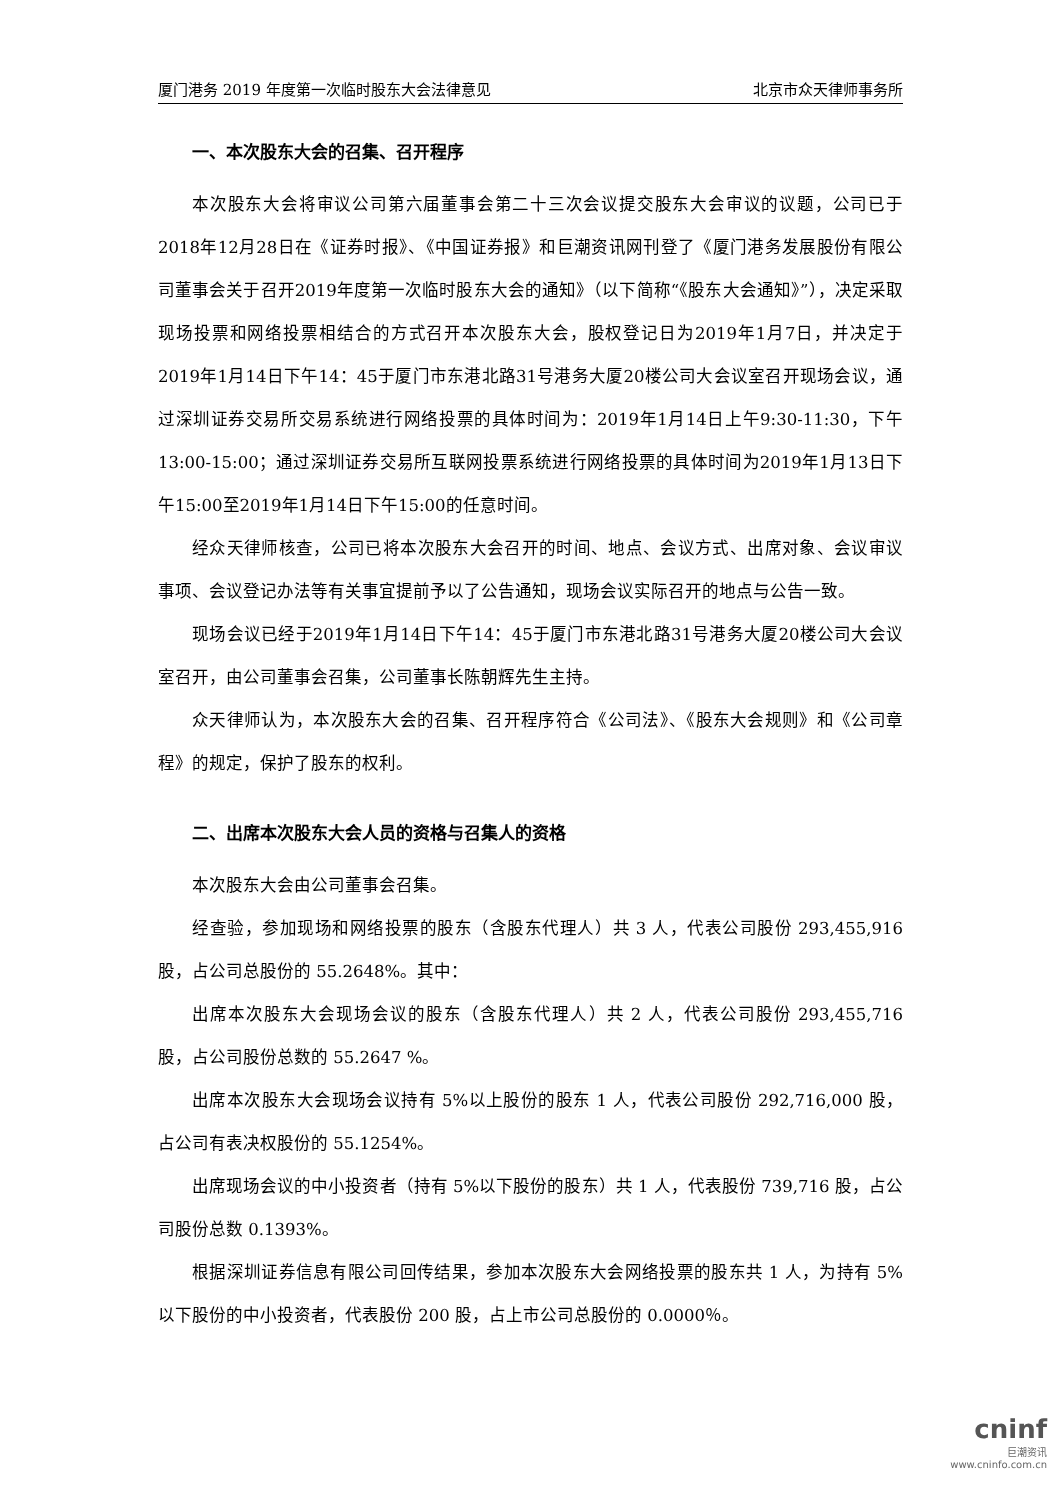厦门港务 2019 年度第一次临时股东大会法律意见 北京市众天律师事务所
一、本次股东大会的召集、召开程序
本次股东大会将审议公司第六届董事会第二十三次会议提交股东大会审议的议题，公司已于2018年12月28日在《证券时报》、《中国证券报》和巨潮资讯网刊登了《厦门港务发展股份有限公司董事会关于召开2019年度第一次临时股东大会的通知》（以下简称“《股东大会通知》”），决定采取现场投票和网络投票相结合的方式召开本次股东大会，股权登记日为2019年1月7日，并决定于2019年1月14日下午14：45于厦门市东港北路31号港务大厦20楼公司大会议室召开现场会议，通过深圳证券交易所交易系统进行网络投票的具体时间为：2019年1月14日上午9:30-11:30，下午13:00-15:00；通过深圳证券交易所互联网投票系统进行网络投票的具体时间为2019年1月13日下午15:00至2019年1月14日下午15:00的任意时间。
经众天律师核查，公司已将本次股东大会召开的时间、地点、会议方式、出席对象、会议审议事项、会议登记办法等有关事宜提前予以了公告通知，现场会议实际召开的地点与公告一致。
现场会议已经于2019年1月14日下午14：45于厦门市东港北路31号港务大厦20楼公司大会议室召开，由公司董事会召集，公司董事长陈朝辉先生主持。
众天律师认为，本次股东大会的召集、召开程序符合《公司法》、《股东大会规则》和《公司章程》的规定，保护了股东的权利。
二、出席本次股东大会人员的资格与召集人的资格
本次股东大会由公司董事会召集。
经查验，参加现场和网络投票的股东（含股东代理人）共 3 人，代表公司股份 293,455,916 股，占公司总股份的 55.2648%。其中：
出席本次股东大会现场会议的股东（含股东代理人）共 2 人，代表公司股份 293,455,716 股，占公司股份总数的 55.2647 %。
出席本次股东大会现场会议持有 5%以上股份的股东 1 人，代表公司股份 292,716,000 股，占公司有表决权股份的 55.1254%。
出席现场会议的中小投资者（持有 5%以下股份的股东）共 1 人，代表股份 739,716 股，占公司股份总数 0.1393%。
根据深圳证券信息有限公司回传结果，参加本次股东大会网络投票的股东共 1 人，为持有 5%以下股份的中小投资者，代表股份 200 股，占上市公司总股份的 0.0000％。
cninf
巨潮资讯
www.cninfo.com.cn